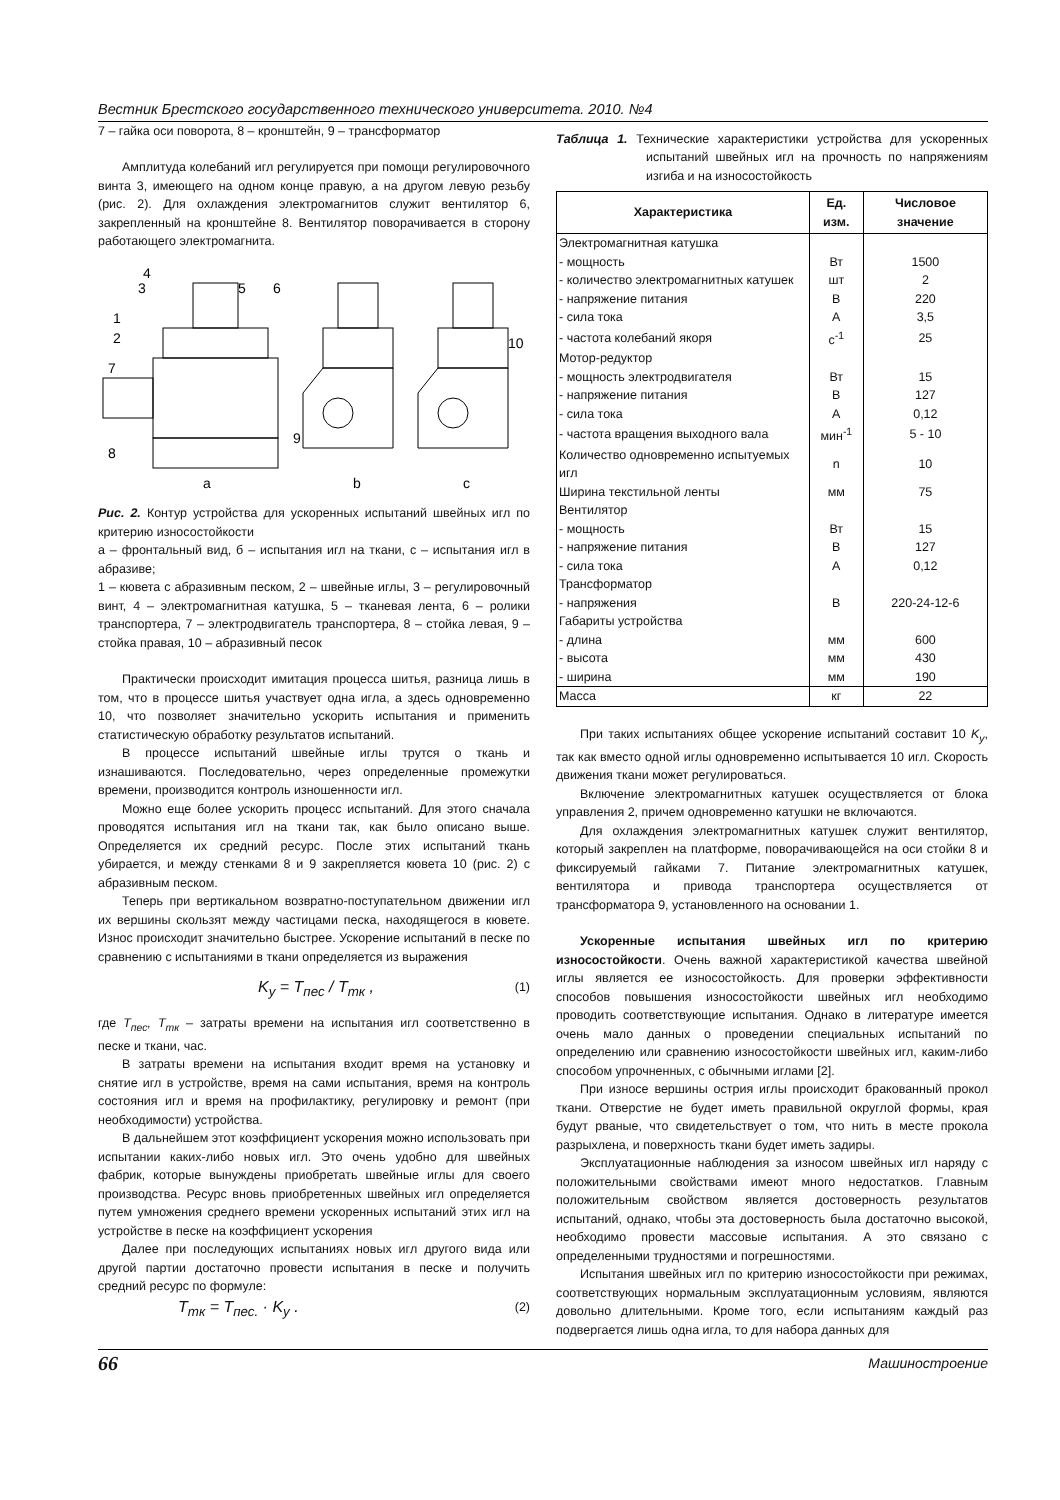Вестник Брестского государственного технического университета. 2010. №4
7 – гайка оси поворота, 8 – кронштейн, 9 – трансформатор
Амплитуда колебаний игл регулируется при помощи регулировочного винта 3, имеющего на одном конце правую, а на другом левую резьбу (рис. 2). Для охлаждения электромагнитов служит вентилятор 6, закрепленный на кронштейне 8. Вентилятор поворачивается в сторону работающего электромагнита.
4
3
1
2
7
8
9
5
6
10
a
b
c
Рис. 2. Контур устройства для ускоренных испытаний швейных игл по критерию износостойкости
а – фронтальный вид, б – испытания игл на ткани, с – испытания игл в абразиве;
1 – кювета с абразивным песком, 2 – швейные иглы, 3 – регулировочный винт, 4 – электромагнитная катушка, 5 – тканевая лента, 6 – ролики транспортера, 7 – электродвигатель транспортера, 8 – стойка левая, 9 – стойка правая, 10 – абразивный песок
Практически происходит имитация процесса шитья, разница лишь в том, что в процессе шитья участвует одна игла, а здесь одновременно 10, что позволяет значительно ускорить испытания и применить статистическую обработку результатов испытаний.
В процессе испытаний швейные иглы трутся о ткань и изнашиваются. Последовательно, через определенные промежутки времени, производится контроль изношенности игл.
Можно еще более ускорить процесс испытаний. Для этого сначала проводятся испытания игл на ткани так, как было описано выше. Определяется их средний ресурс. После этих испытаний ткань убирается, и между стенками 8 и 9 закрепляется кювета 10 (рис. 2) с абразивным песком.
Теперь при вертикальном возвратно-поступательном движении игл их вершины скользят между частицами песка, находящегося в кювете. Износ происходит значительно быстрее. Ускорение испытаний в песке по сравнению с испытаниями в ткани определяется из выражения
K<sub>y</sub> = T<sub>пес</sub> / T<sub>тк</sub> , (1)
где T<sub>пес</sub>, T<sub>тк</sub> – затраты времени на испытания игл соответственно в песке и ткани, час.
В затраты времени на испытания входит время на установку и снятие игл в устройстве, время на сами испытания, время на контроль состояния игл и время на профилактику, регулировку и ремонт (при необходимости) устройства.
В дальнейшем этот коэффициент ускорения можно использовать при испытании каких-либо новых игл. Это очень удобно для швейных фабрик, которые вынуждены приобретать швейные иглы для своего производства. Ресурс вновь приобретенных швейных игл определяется путем умножения среднего времени ускоренных испытаний этих игл на устройстве в песке на коэффициент ускорения
Далее при последующих испытаниях новых игл другого вида или другой партии достаточно провести испытания в песке и получить средний ресурс по формуле:
T<sub>тк</sub> = T<sub>пес.</sub> · K<sub>y</sub> . (2)
Таблица 1. Технические характеристики устройства для ускоренных испытаний швейных игл на прочность по напряжениям изгиба и на износостойкость
| Характеристика | Ед. изм. | Числовое значение |
| --- | --- | --- |
| Электромагнитная катушка | | |
| - мощность | Вт | 1500 |
| - количество электромагнитных катушек | шт | 2 |
| - напряжение питания | В | 220 |
| - сила тока | А | 3,5 |
| - частота колебаний якоря | с<sup>-1</sup> | 25 |
| Мотор-редуктор | | |
| - мощность электродвигателя | Вт | 15 |
| - напряжение питания | В | 127 |
| - сила тока | А | 0,12 |
| - частота вращения выходного вала | мин<sup>-1</sup> | 5 - 10 |
| Количество одновременно испытуемых игл | n | 10 |
| Ширина текстильной ленты | мм | 75 |
| Вентилятор | | |
| - мощность | Вт | 15 |
| - напряжение питания | В | 127 |
| - сила тока | А | 0,12 |
| Трансформатор | | |
| - напряжения | В | 220-24-12-6 |
| Габариты устройства | | |
| - длина | мм | 600 |
| - высота | мм | 430 |
| - ширина | мм | 190 |
| Масса | кг | 22 |
При таких испытаниях общее ускорение испытаний составит 10 K<sub>y</sub>, так как вместо одной иглы одновременно испытывается 10 игл. Скорость движения ткани может регулироваться.
Включение электромагнитных катушек осуществляется от блока управления 2, причем одновременно катушки не включаются.
Для охлаждения электромагнитных катушек служит вентилятор, который закреплен на платформе, поворачивающейся на оси стойки 8 и фиксируемый гайками 7. Питание электромагнитных катушек, вентилятора и привода транспортера осуществляется от трансформатора 9, установленного на основании 1.
Ускоренные испытания швейных игл по критерию износостойкости. Очень важной характеристикой качества швейной иглы является ее износостойкость. Для проверки эффективности способов повышения износостойкости швейных игл необходимо проводить соответствующие испытания. Однако в литературе имеется очень мало данных о проведении специальных испытаний по определению или сравнению износостойкости швейных игл, каким-либо способом упрочненных, с обычными иглами [2].
При износе вершины острия иглы происходит бракованный прокол ткани. Отверстие не будет иметь правильной округлой формы, края будут рваные, что свидетельствует о том, что нить в месте прокола разрыхлена, и поверхность ткани будет иметь задиры.
Эксплуатационные наблюдения за износом швейных игл наряду с положительными свойствами имеют много недостатков. Главным положительным свойством является достоверность результатов испытаний, однако, чтобы эта достоверность была достаточно высокой, необходимо провести массовые испытания. А это связано с определенными трудностями и погрешностями.
Испытания швейных игл по критерию износостойкости при режимах, соответствующих нормальным эксплуатационным условиям, являются довольно длительными. Кроме того, если испытаниям каждый раз подвергается лишь одна игла, то для набора данных для
66 Машиностроение